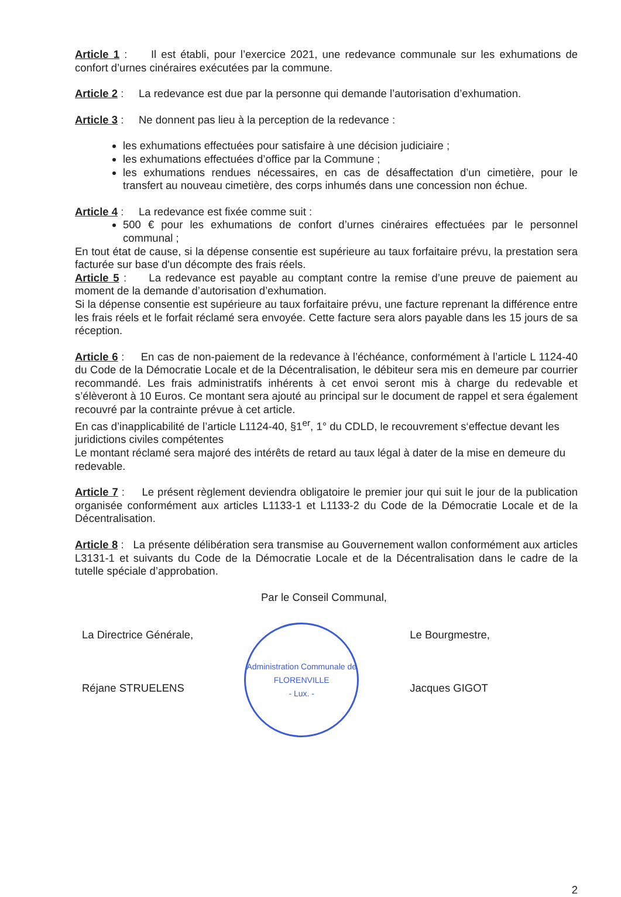Article 1 : Il est établi, pour l’exercice 2021, une redevance communale sur les exhumations de confort d’urnes cinéraires exécutées par la commune.
Article 2 : La redevance est due par la personne qui demande l’autorisation d’exhumation.
Article 3 : Ne donnent pas lieu à la perception de la redevance :
les exhumations effectuées pour satisfaire à une décision judiciaire ;
les exhumations effectuées d’office par la Commune ;
les exhumations rendues nécessaires, en cas de désaffectation d’un cimetière, pour le transfert au nouveau cimetière, des corps inhumés dans une concession non échue.
Article 4 : La redevance est fixée comme suit :
500 € pour les exhumations de confort d’urnes cinéraires effectuées par le personnel communal ;
En tout état de cause, si la dépense consentie est supérieure au taux forfaitaire prévu, la prestation sera facturée sur base d'un décompte des frais réels.
Article 5 : La redevance est payable au comptant contre la remise d’une preuve de paiement au moment de la demande d’autorisation d’exhumation.
Si la dépense consentie est supérieure au taux forfaitaire prévu, une facture reprenant la différence entre les frais réels et le forfait réclamé sera envoyée. Cette facture sera alors payable dans les 15 jours de sa réception.
Article 6 : En cas de non-paiement de la redevance à l’échéance, conformément à l’article L 1124-40 du Code de la Démocratie Locale et de la Décentralisation, le débiteur sera mis en demeure par courrier recommandé. Les frais administratifs inhérents à cet envoi seront mis à charge du redevable et s’élèveront à 10 Euros. Ce montant sera ajouté au principal sur le document de rappel et sera également recouvré par la contrainte prévue à cet article.
En cas d’inapplicabilité de l’article L1124-40, §1<sup>er</sup>, 1° du CDLD, le recouvrement s‘effectue devant les juridictions civiles compétentes
Le montant réclamé sera majoré des intérêts de retard au taux légal à dater de la mise en demeure du redevable.
Article 7 : Le présent règlement deviendra obligatoire le premier jour qui suit le jour de la publication organisée conformément aux articles L1133-1 et L1133-2 du Code de la Démocratie Locale et de la Décentralisation.
Article 8 : La présente délibération sera transmise au Gouvernement wallon conformément aux articles L3131-1 et suivants du Code de la Démocratie Locale et de la Décentralisation dans le cadre de la tutelle spéciale d’approbation.
Par le Conseil Communal,
La Directrice Générale,
Réjane STRUELENS
Administration Communale de FLORENVILLE
- Lux. -
Le Bourgmestre,
Jacques GIGOT
2